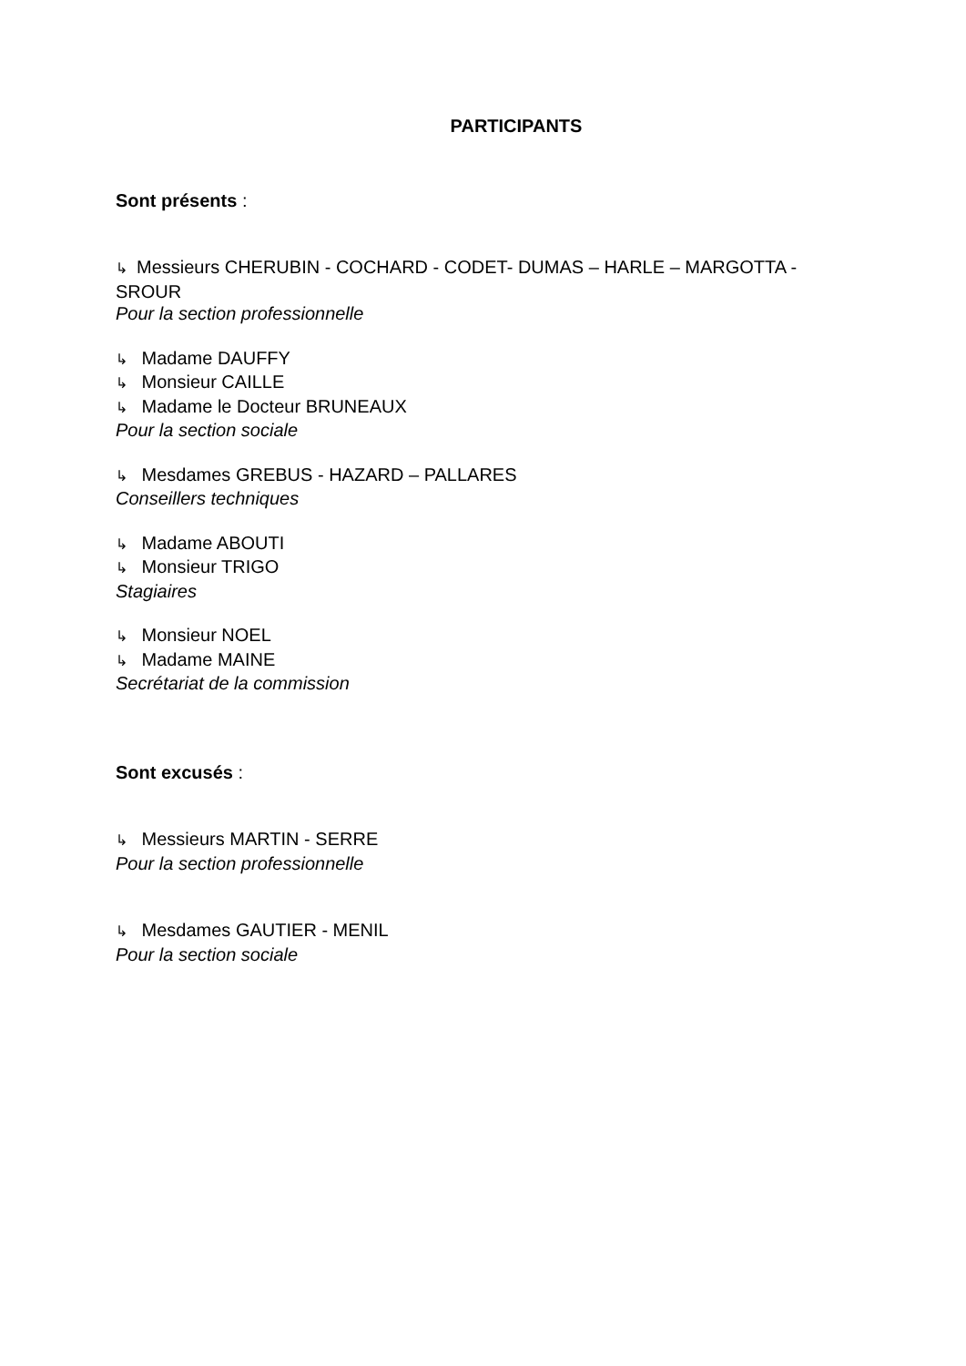PARTICIPANTS
Sont présents :
↳ Messieurs CHERUBIN - COCHARD - CODET- DUMAS – HARLE – MARGOTTA - SROUR
Pour la section professionnelle
↳ Madame DAUFFY
↳ Monsieur CAILLE
↳ Madame le Docteur BRUNEAUX
Pour la section sociale
↳ Mesdames GREBUS - HAZARD – PALLARES
Conseillers techniques
↳ Madame ABOUTI
↳ Monsieur TRIGO
Stagiaires
↳ Monsieur NOEL
↳ Madame MAINE
Secrétariat de la commission
Sont excusés :
↳ Messieurs MARTIN - SERRE
Pour la section professionnelle
↳ Mesdames GAUTIER - MENIL
Pour la section sociale